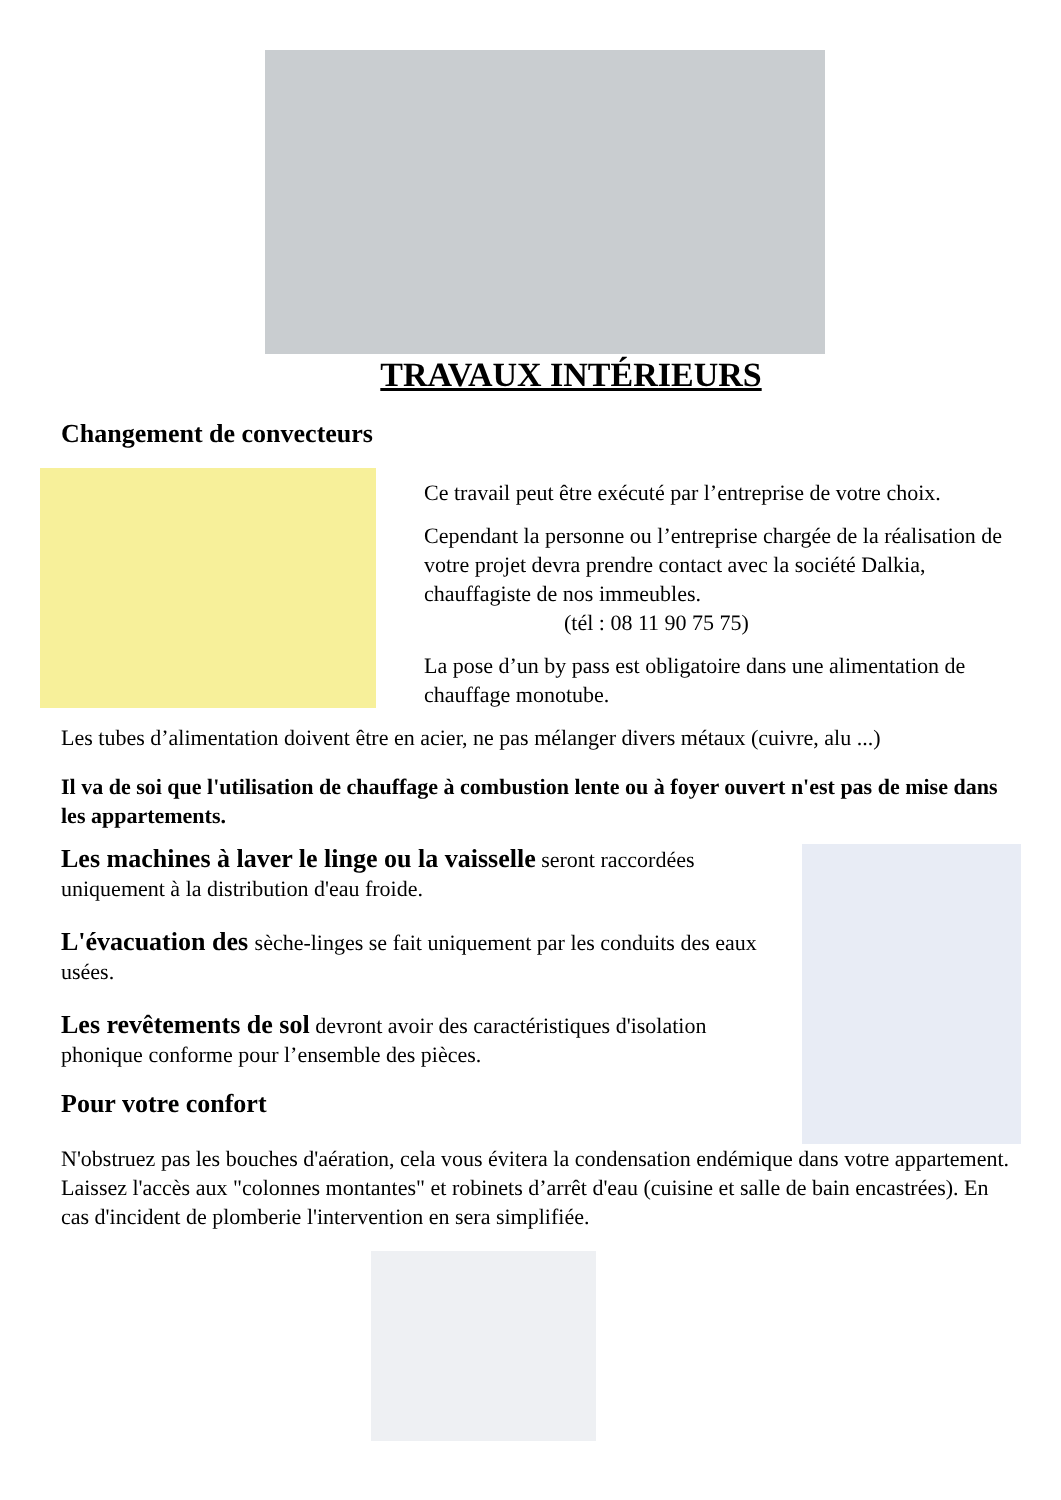TRAVAUX INTÉRIEURS
Changement de convecteurs
Ce travail peut être exécuté par l’entreprise de votre choix.
Cependant la personne ou l’entreprise chargée de la réalisation de votre projet devra prendre contact avec la société Dalkia, chauffagiste de nos immeubles.
(tél : 08 11 90 75 75)
La pose d’un by pass est obligatoire dans une alimentation de chauffage monotube.
Les tubes d’alimentation doivent être en acier, ne pas mélanger divers métaux (cuivre, alu ...)
Il va de soi que l'utilisation de chauffage à combustion lente ou à foyer ouvert n'est pas de mise dans les appartements.
Les machines à laver le linge ou la vaisselle seront raccordées uniquement à la distribution d'eau froide.
L'évacuation des sèche-linges se fait uniquement par les conduits des eaux usées.
Les revêtements de sol devront avoir des caractéristiques d'isolation phonique conforme pour l’ensemble des pièces.
Pour votre confort
N'obstruez pas les bouches d'aération, cela vous évitera la condensation endémique dans votre appartement.
Laissez l'accès aux "colonnes montantes" et robinets d’arrêt d'eau (cuisine et salle de bain encastrées). En cas d'incident de plomberie l'intervention en sera simplifiée.